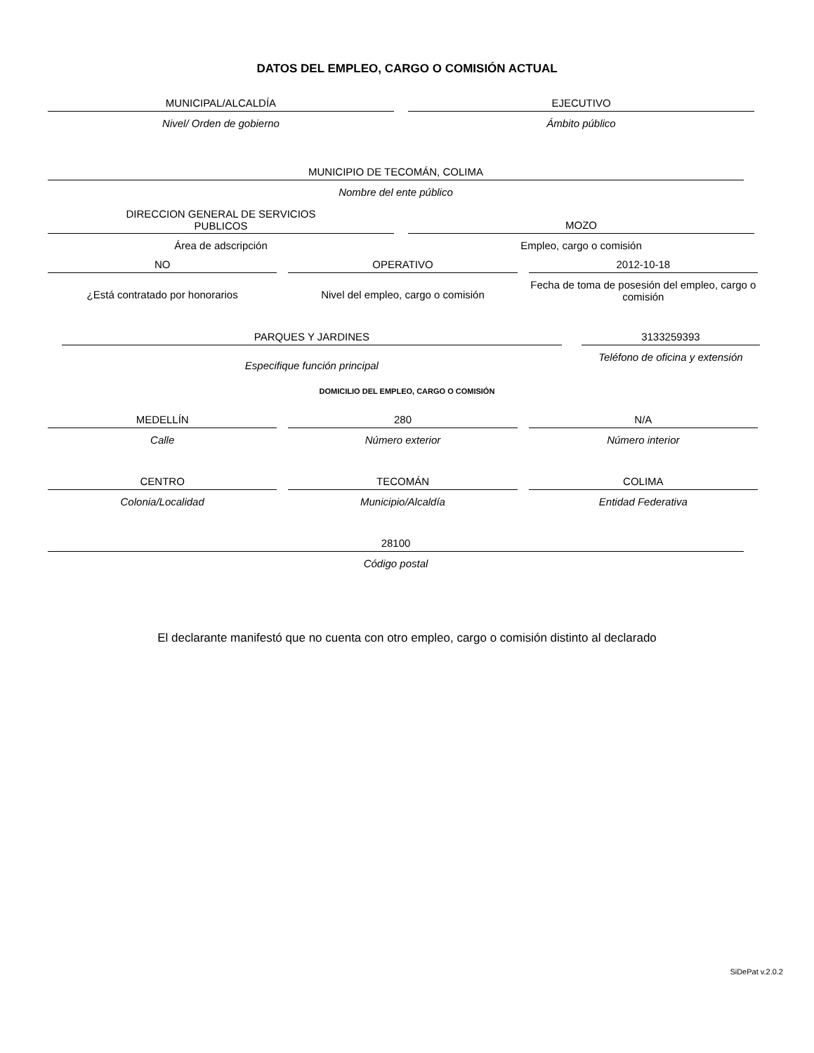DATOS DEL EMPLEO, CARGO O COMISIÓN ACTUAL
MUNICIPAL/ALCALDÍA
Nivel/ Orden de gobierno
EJECUTIVO
Ámbito público
MUNICIPIO DE TECOMÁN, COLIMA
Nombre del ente público
DIRECCION GENERAL DE SERVICIOS
PUBLICOS
MOZO
Área de adscripción Empleo, cargo o comisión
NO
¿Está contratado por honorarios
OPERATIVO
Nivel del empleo, cargo o comisión
2012-10-18
Fecha de toma de posesión del empleo, cargo o comisión
PARQUES Y JARDINES
Especifique función principal
3133259393
Teléfono de oficina y extensión
DOMICILIO DEL EMPLEO, CARGO O COMISIÓN
MEDELLÍN
Calle
280
Número exterior
N/A
Número interior
CENTRO
Colonia/Localidad
TECOMÁN
Municipio/Alcaldía
COLIMA
Entidad Federativa
28100
Código postal
El declarante manifestó que no cuenta con otro empleo, cargo o comisión distinto al declarado
SiDePat v.2.0.2